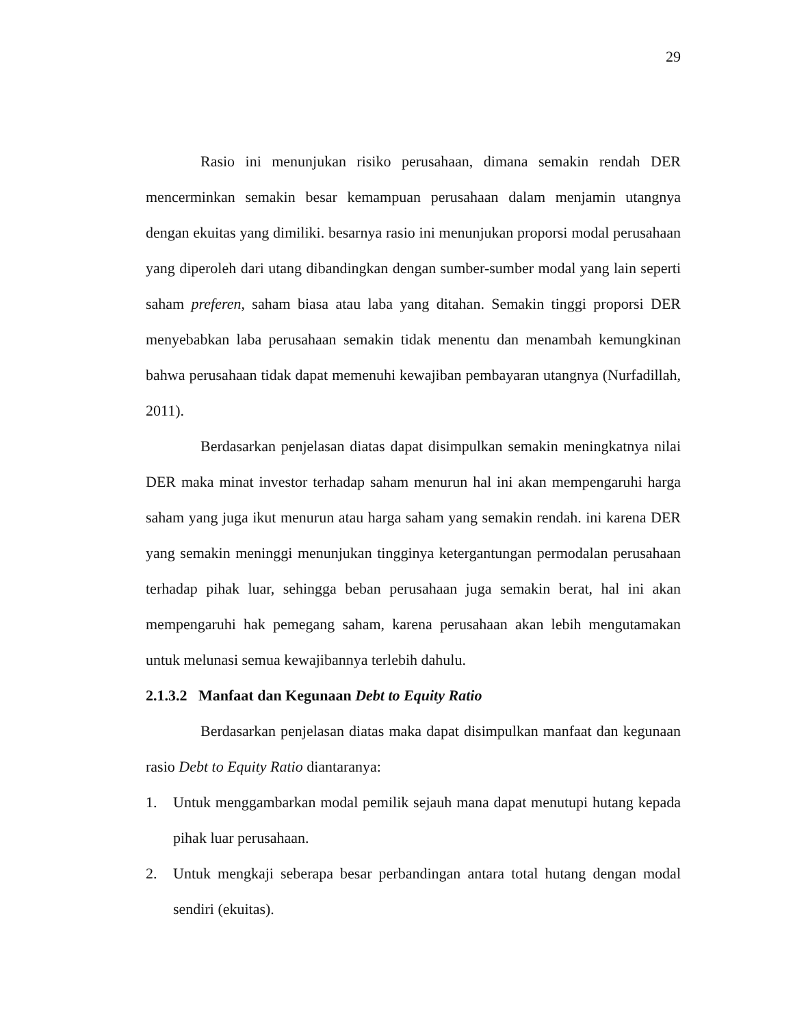29
Rasio ini menunjukan risiko perusahaan, dimana semakin rendah DER mencerminkan semakin besar kemampuan perusahaan dalam menjamin utangnya dengan ekuitas yang dimiliki. besarnya rasio ini menunjukan proporsi modal perusahaan yang diperoleh dari utang dibandingkan dengan sumber-sumber modal yang lain seperti saham preferen, saham biasa atau laba yang ditahan. Semakin tinggi proporsi DER menyebabkan laba perusahaan semakin tidak menentu dan menambah kemungkinan bahwa perusahaan tidak dapat memenuhi kewajiban pembayaran utangnya (Nurfadillah, 2011).
Berdasarkan penjelasan diatas dapat disimpulkan semakin meningkatnya nilai DER maka minat investor terhadap saham menurun hal ini akan mempengaruhi harga saham yang juga ikut menurun atau harga saham yang semakin rendah. ini karena DER yang semakin meninggi menunjukan tingginya ketergantungan permodalan perusahaan terhadap pihak luar, sehingga beban perusahaan juga semakin berat, hal ini akan mempengaruhi hak pemegang saham, karena perusahaan akan lebih mengutamakan untuk melunasi semua kewajibannya terlebih dahulu.
2.1.3.2 Manfaat dan Kegunaan Debt to Equity Ratio
Berdasarkan penjelasan diatas maka dapat disimpulkan manfaat dan kegunaan rasio Debt to Equity Ratio diantaranya:
1. Untuk menggambarkan modal pemilik sejauh mana dapat menutupi hutang kepada pihak luar perusahaan.
2. Untuk mengkaji seberapa besar perbandingan antara total hutang dengan modal sendiri (ekuitas).